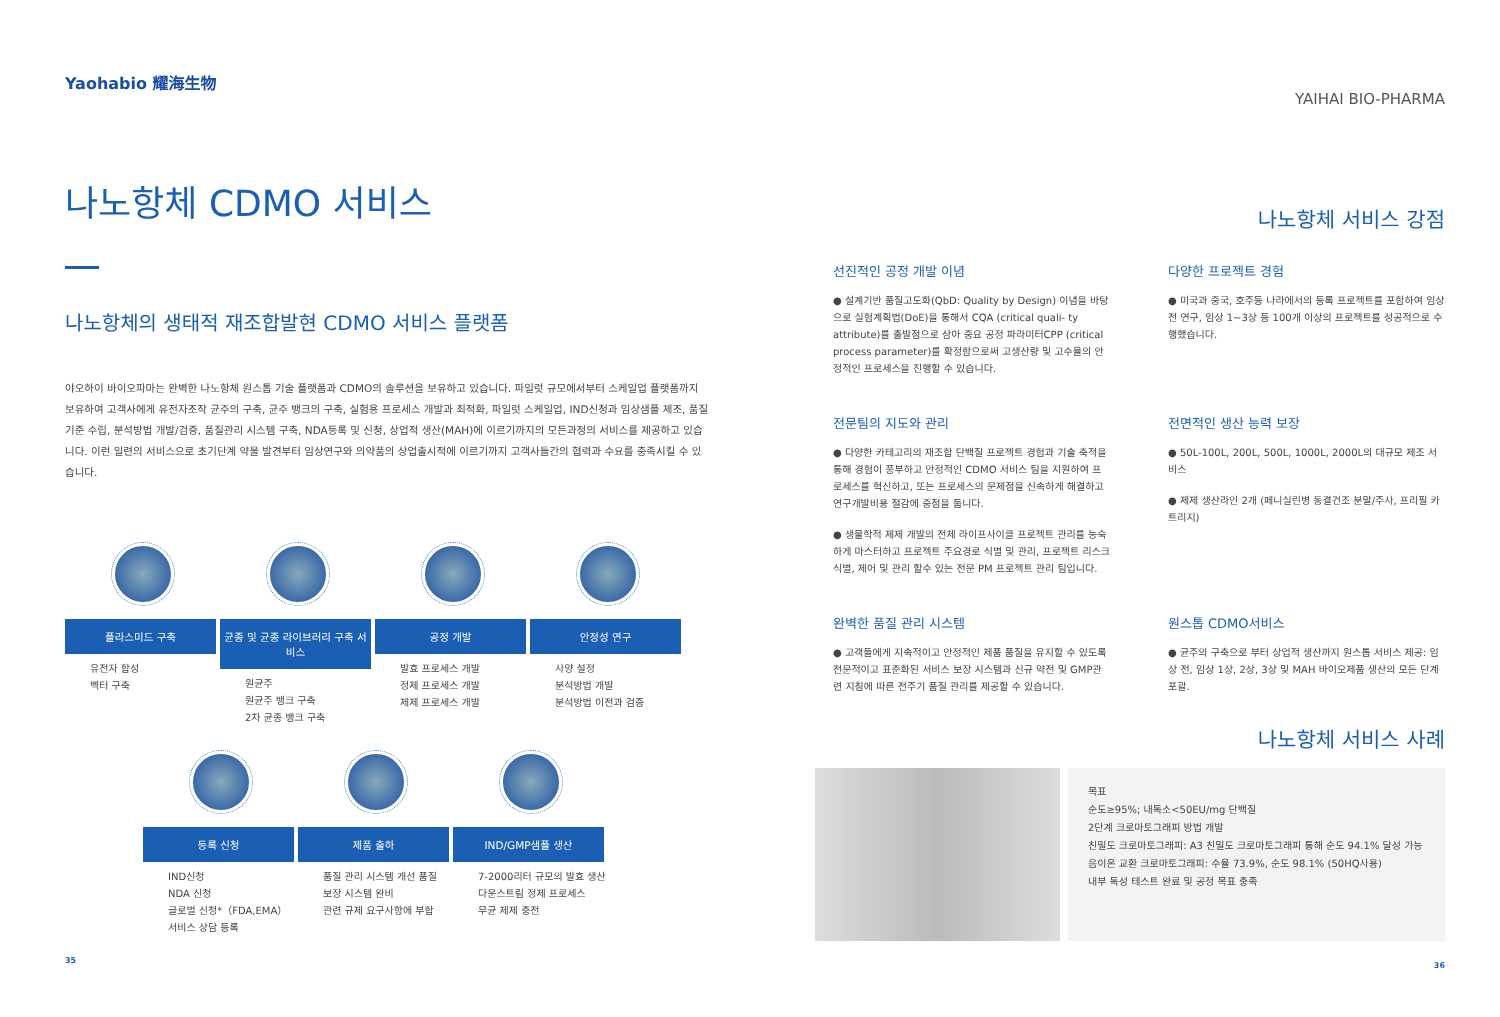Yaohabio 耀海生物
나노항체 CDMO 서비스
나노항체의 생태적 재조합발현 CDMO 서비스 플랫폼
야오하이 바이오파마는 완벽한 나노항체 원스톱 기술 플랫폼과 CDMO의 솔루션을 보유하고 있습니다. 파일럿 규모에서부터 스케일업 플랫폼까지 보유하여 고객사에게 유전자조작 균주의 구축, 균주 뱅크의 구축, 실험용 프로세스 개발과 최적화, 파일럿 스케일업, IND신청과 임상샘플 제조, 품질기준 수립, 분석방법 개발/검증, 품질관리 시스템 구축, NDA등록 및 신청, 상업적 생산(MAH)에 이르기까지의 모든과정의 서비스를 제공하고 있습니다. 이런 일련의 서비스으로 초기단계 약물 발견부터 임상연구와 의약품의 상업출시적에 이르기까지 고객사들간의 협력과 수요를 충족시킬 수 있습니다.
플라스미드 구축
유전자 합성
벡터 구축
균종 및 균종 라이브러리 구축 서비스
원균주
원균주 뱅크 구축
2차 균종 뱅크 구축
공정 개발
발효 프로세스 개발
정제 프로세스 개발
제제 프로세스 개발
안정성 연구
사양 설정
분석방법 개발
분석방법 이전과 검증
등록 신청
IND신청
NDA 신청
글로벌 신청*（FDA,EMA）
서비스 상담 등록
제품 출하
품질 관리 시스템 개선 품질
보장 시스템 완비
관련 규제 요구사항에 부합
IND/GMP샘플 생산
7-2000리터 규모의 발효 생산
다운스트림 정제 프로세스
무균 제제 충전
35
YAIHAI BIO-PHARMA
나노항체 서비스 강점
선진적인 공정 개발 이념
● 설계기반 품질고도화(QbD: Quality by Design) 이념을 바탕으로 실험계획법(DoE)을 통해서 CQA (critical quali- ty attribute)를 출발점으로 삼아 중요 공정 파라미터CPP (critical process parameter)를 확정함으로써 고생산량 및 고수율의 안정적인 프로세스을 진행할 수 있습니다.
다양한 프로젝트 경험
● 미국과 중국, 호주등 나라에서의 등록 프로젝트를 포함하여 임상전 연구, 임상 1~3상 등 100개 이상의 프로젝트를 성공적으로 수행했습니다.
전문팀의 지도와 관리
● 다양한 카테고리의 재조합 단백질 프로젝트 경험과 기술 축적을 통해 경험이 풍부하고 안정적인 CDMO 서비스 팀을 지원하여 프로세스를 혁신하고, 또는 프로세스의 문제점을 신속하게 해결하고 연구개발비용 절감에 중점을 둡니다.
● 생물학적 제제 개발의 전체 라이프사이클 프로젝트 관리를 능숙하게 마스터하고 프로젝트 주요경로 식별 및 관리, 프로젝트 리스크 식별, 제어 및 관리 할수 있는 전문 PM 프로젝트 관리 팀입니다.
전면적인 생산 능력 보장
● 50L-100L, 200L, 500L, 1000L, 2000L의 대규모 제조 서비스
● 제제 생산라인 2개 (페니실린병 동결건조 분말/주사, 프리필 카트리지)
완벽한 품질 관리 시스템
● 고객들에게 지속적이고 안정적인 제품 품질을 유지할 수 있도록 전문적이고 표준화된 서비스 보장 시스템과 신규 약전 및 GMP관련 지침에 따른 전주기 품질 관리를 제공할 수 있습니다.
원스톱 CDMO서비스
● 균주의 구축으로 부터 상업적 생산까지 원스톱 서비스 제공: 임상 전, 임상 1상, 2상, 3상 및 MAH 바이오제품 생산의 모든 단계 포괄.
나노항체 서비스 사례
목표
순도≥95%; 내독소<50EU/mg 단백질
2단계 크로마토그래피 방법 개발
친밀도 크로마토그래피: A3 친밀도 크로마토그래피 통해 순도 94.1% 달성 가능
음이온 교환 크로마토그래피: 수율 73.9%, 순도 98.1% (50HQ사용)
내부 독성 테스트 완료 및 공정 목표 충족
36